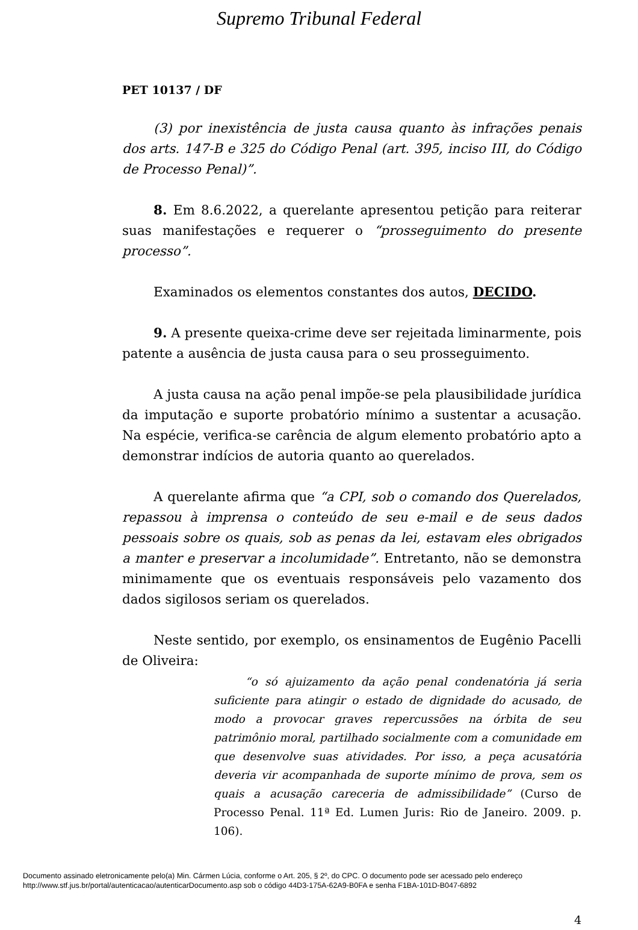Supremo Tribunal Federal
PET 10137 / DF
(3) por inexistência de justa causa quanto às infrações penais dos arts. 147-B e 325 do Código Penal (art. 395, inciso III, do Código de Processo Penal)”.
8. Em 8.6.2022, a querelante apresentou petição para reiterar suas manifestações e requerer o “prosseguimento do presente processo”.
Examinados os elementos constantes dos autos, DECIDO.
9. A presente queixa-crime deve ser rejeitada liminarmente, pois patente a ausência de justa causa para o seu prosseguimento.
A justa causa na ação penal impõe-se pela plausibilidade jurídica da imputação e suporte probatório mínimo a sustentar a acusação. Na espécie, verifica-se carência de algum elemento probatório apto a demonstrar indícios de autoria quanto ao querelados.
A querelante afirma que “a CPI, sob o comando dos Querelados, repassou à imprensa o conteúdo de seu e-mail e de seus dados pessoais sobre os quais, sob as penas da lei, estavam eles obrigados a manter e preservar a incolumidade”. Entretanto, não se demonstra minimamente que os eventuais responsáveis pelo vazamento dos dados sigilosos seriam os querelados.
Neste sentido, por exemplo, os ensinamentos de Eugênio Pacelli de Oliveira:
“o só ajuizamento da ação penal condenatória já seria suficiente para atingir o estado de dignidade do acusado, de modo a provocar graves repercussões na órbita de seu patrimônio moral, partilhado socialmente com a comunidade em que desenvolve suas atividades. Por isso, a peça acusatória deveria vir acompanhada de suporte mínimo de prova, sem os quais a acusação careceria de admissibilidade” (Curso de Processo Penal. 11ª Ed. Lumen Juris: Rio de Janeiro. 2009. p. 106).
4
Documento assinado eletronicamente pelo(a) Min. Cármen Lúcia, conforme o Art. 205, § 2º, do CPC. O documento pode ser acessado pelo endereço
http://www.stf.jus.br/portal/autenticacao/autenticarDocumento.asp sob o código 44D3-175A-62A9-B0FA e senha F1BA-101D-B047-6892